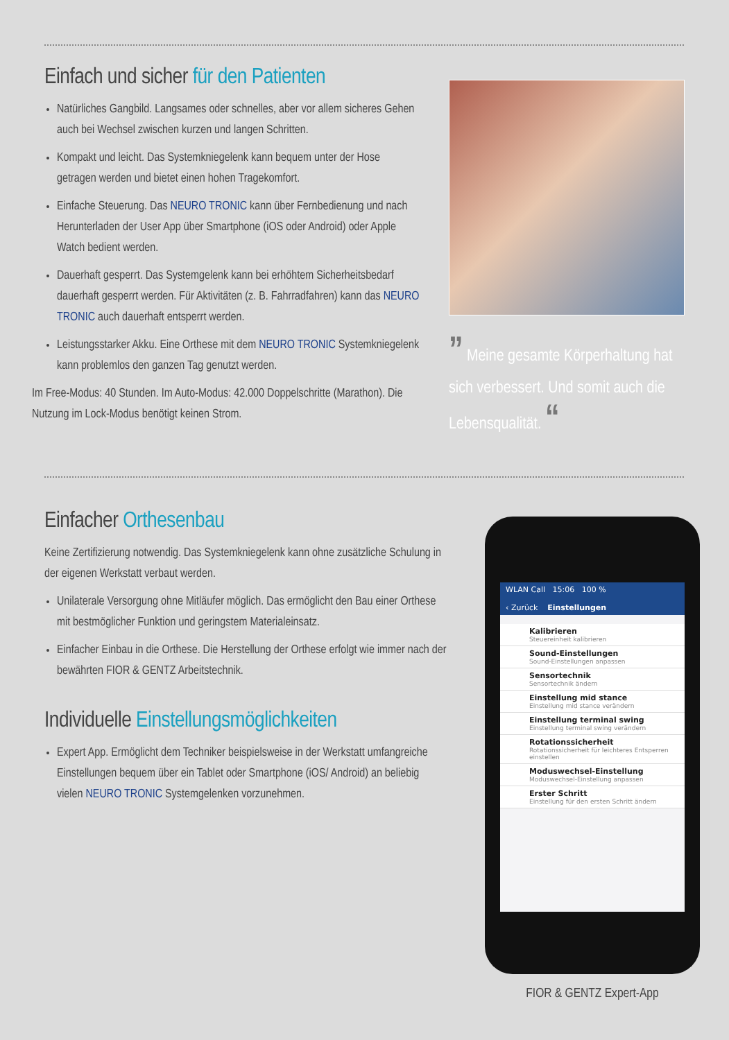Einfach und sicher für den Patienten
Natürliches Gangbild. Langsames oder schnelles, aber vor allem sicheres Gehen auch bei Wechsel zwischen kurzen und langen Schritten.
Kompakt und leicht. Das Systemkniegelenk kann bequem unter der Hose getragen werden und bietet einen hohen Tragekomfort.
Einfache Steuerung. Das NEURO TRONIC kann über Fernbedienung und nach Herunterladen der User App über Smartphone (iOS oder Android) oder Apple Watch bedient werden.
Dauerhaft gesperrt. Das Systemgelenk kann bei erhöhtem Sicherheitsbedarf dauerhaft gesperrt werden. Für Aktivitäten (z. B. Fahrradfahren) kann das NEURO TRONIC auch dauerhaft entsperrt werden.
Leistungsstarker Akku. Eine Orthese mit dem NEURO TRONIC Systemkniegelenk kann problemlos den ganzen Tag genutzt werden.
Im Free-Modus: 40 Stunden. Im Auto-Modus: 42.000 Doppelschritte (Marathon). Die Nutzung im Lock-Modus benötigt keinen Strom.
” Meine gesamte Körperhaltung hat sich verbessert. Und somit auch die Lebensqualität. “
Einfacher Orthesenbau
Keine Zertifizierung notwendig. Das Systemkniegelenk kann ohne zusätzliche Schulung in der eigenen Werkstatt verbaut werden.
Unilaterale Versorgung ohne Mitläufer möglich. Das ermöglicht den Bau einer Orthese mit bestmöglicher Funktion und geringstem Materialeinsatz.
Einfacher Einbau in die Orthese. Die Herstellung der Orthese erfolgt wie immer nach der bewährten FIOR & GENTZ Arbeitstechnik.
Individuelle Einstellungsmöglichkeiten
Expert App. Ermöglicht dem Techniker beispielsweise in der Werkstatt umfangreiche Einstellungen bequem über ein Tablet oder Smartphone (iOS/ Android) an beliebig vielen NEURO TRONIC Systemgelenken vorzunehmen.
WLAN Call 15:06 100 %
‹ Zurück Einstellungen
Kalibrieren
Steuereinheit kalibrieren
Sound-Einstellungen
Sound-Einstellungen anpassen
Sensortechnik
Sensortechnik ändern
Einstellung mid stance
Einstellung mid stance verändern
Einstellung terminal swing
Einstellung terminal swing verändern
Rotationssicherheit
Rotationssicherheit für leichteres Entsperren einstellen
Moduswechsel-Einstellung
Moduswechsel-Einstellung anpassen
Erster Schritt
Einstellung für den ersten Schritt ändern
FIOR & GENTZ Expert-App